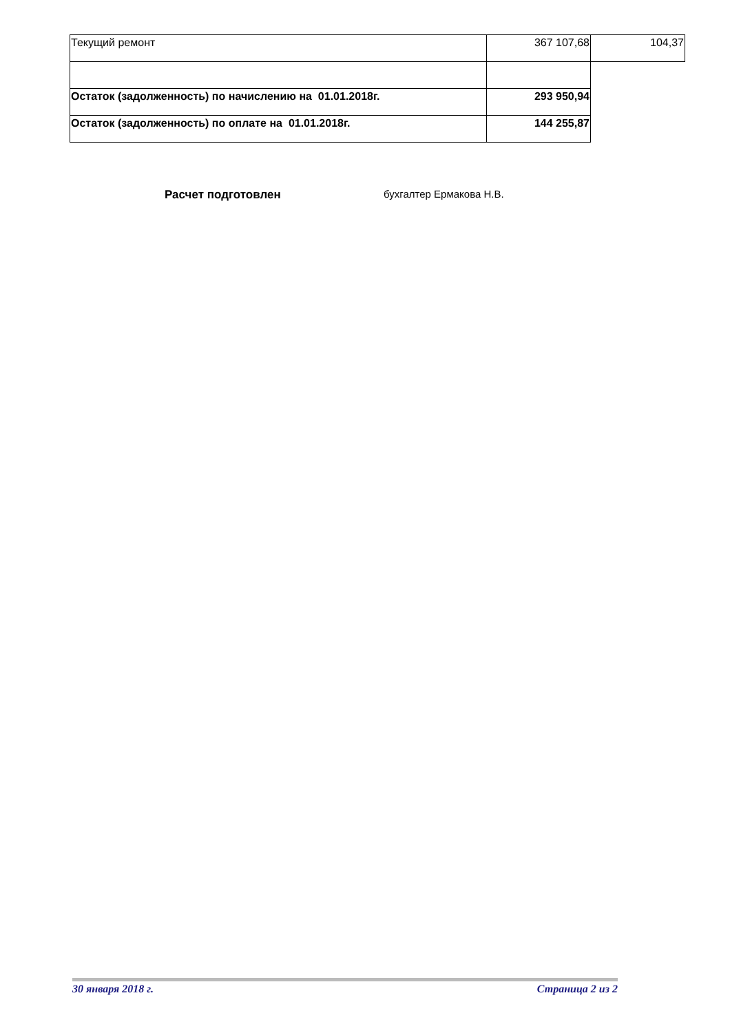| Текущий ремонт | 367 107,68 | 104,37 |
| Остаток (задолженность) по начислению на 01.01.2018г. | 293 950,94 | |
| Остаток (задолженность) по оплате на 01.01.2018г. | 144 255,87 | |
Расчет подготовлен бухгалтер Ермакова Н.В.
30 января 2018 г. Страница 2 из 2